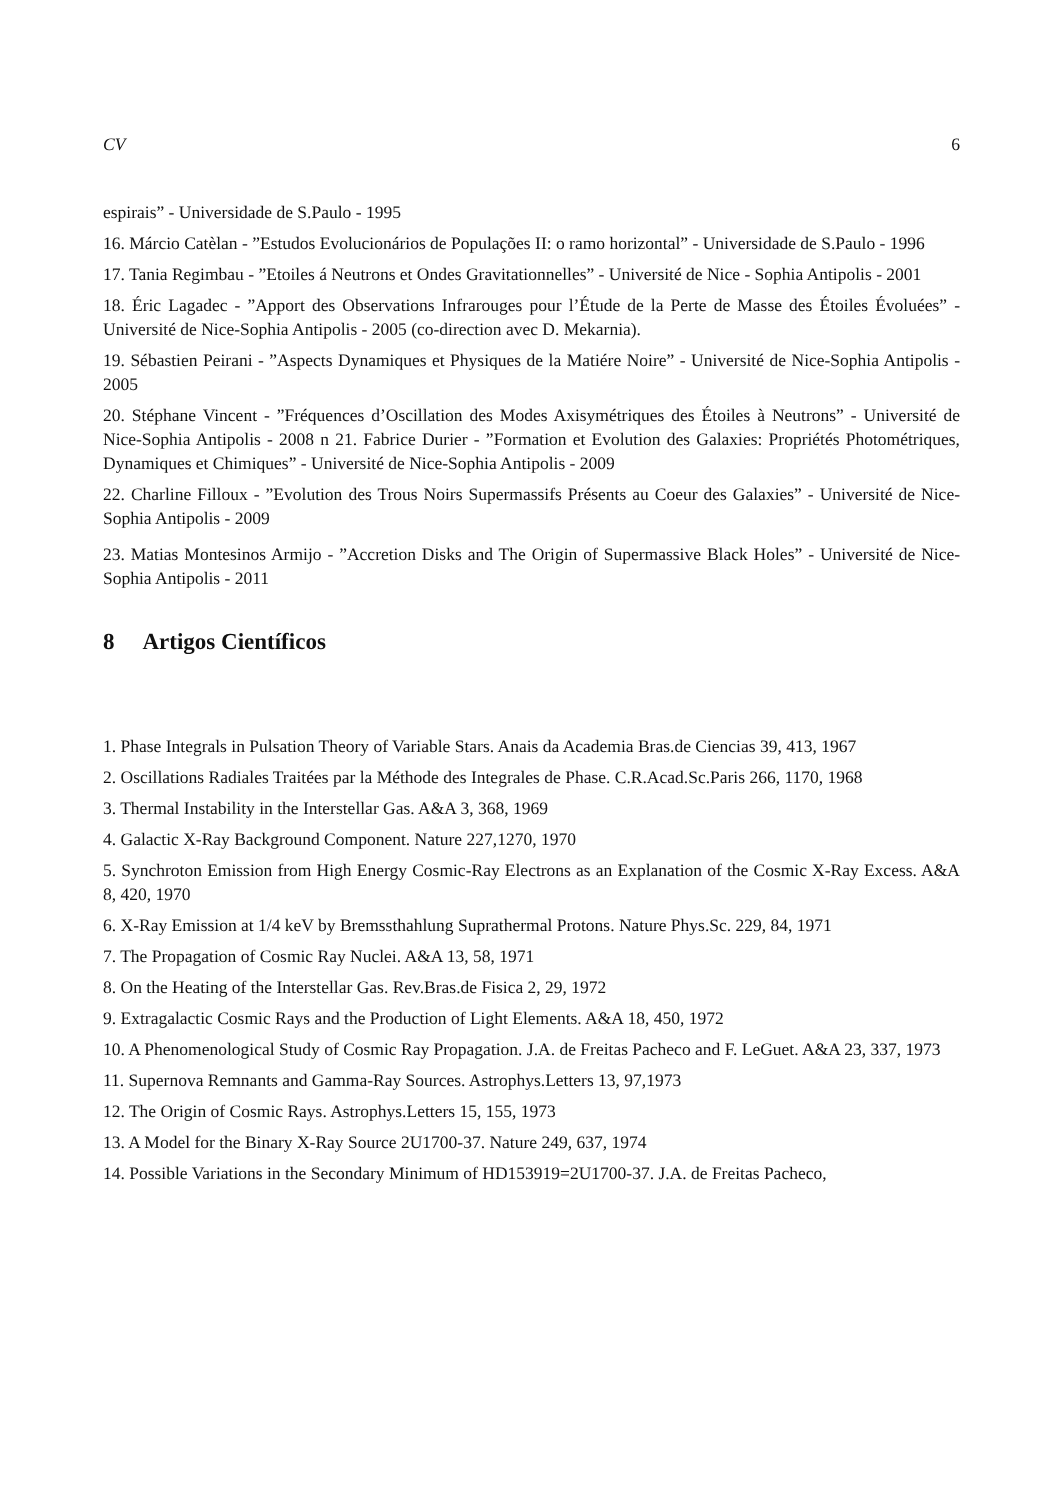CV 6
espirais” - Universidade de S.Paulo - 1995
16. Márcio Catèlan - ”Estudos Evolucionários de Populações II: o ramo horizontal” - Universidade de S.Paulo - 1996
17. Tania Regimbau - ”Etoiles á Neutrons et Ondes Gravitationnelles” - Université de Nice - Sophia Antipolis - 2001
18. Éric Lagadec - ”Apport des Observations Infrarouges pour l’Étude de la Perte de Masse des Étoiles Évoluées” - Université de Nice-Sophia Antipolis - 2005 (co-direction avec D. Mekarnia).
19. Sébastien Peirani - ”Aspects Dynamiques et Physiques de la Matiére Noire” - Université de Nice-Sophia Antipolis - 2005
20. Stéphane Vincent - ”Fréquences d’Oscillation des Modes Axisymétriques des Étoiles à Neutrons” - Université de Nice-Sophia Antipolis - 2008 n 21. Fabrice Durier - ”Formation et Evolution des Galaxies: Propriétés Photométriques, Dynamiques et Chimiques” - Université de Nice-Sophia Antipolis - 2009
22. Charline Filloux - ”Evolution des Trous Noirs Supermassifs Présents au Coeur des Galaxies” - Université de Nice-Sophia Antipolis - 2009
23. Matias Montesinos Armijo - ”Accretion Disks and The Origin of Supermassive Black Holes” - Université de Nice-Sophia Antipolis - 2011
8 Artigos Científicos
1. Phase Integrals in Pulsation Theory of Variable Stars. Anais da Academia Bras.de Ciencias 39, 413, 1967
2. Oscillations Radiales Traitées par la Méthode des Integrales de Phase. C.R.Acad.Sc.Paris 266, 1170, 1968
3. Thermal Instability in the Interstellar Gas. A&A 3, 368, 1969
4. Galactic X-Ray Background Component. Nature 227,1270, 1970
5. Synchroton Emission from High Energy Cosmic-Ray Electrons as an Explanation of the Cosmic X-Ray Excess. A&A 8, 420, 1970
6. X-Ray Emission at 1/4 keV by Bremssthahlung Suprathermal Protons. Nature Phys.Sc. 229, 84, 1971
7. The Propagation of Cosmic Ray Nuclei. A&A 13, 58, 1971
8. On the Heating of the Interstellar Gas. Rev.Bras.de Fisica 2, 29, 1972
9. Extragalactic Cosmic Rays and the Production of Light Elements. A&A 18, 450, 1972
10. A Phenomenological Study of Cosmic Ray Propagation. J.A. de Freitas Pacheco and F. LeGuet. A&A 23, 337, 1973
11. Supernova Remnants and Gamma-Ray Sources. Astrophys.Letters 13, 97,1973
12. The Origin of Cosmic Rays. Astrophys.Letters 15, 155, 1973
13. A Model for the Binary X-Ray Source 2U1700-37. Nature 249, 637, 1974
14. Possible Variations in the Secondary Minimum of HD153919=2U1700-37. J.A. de Freitas Pacheco,